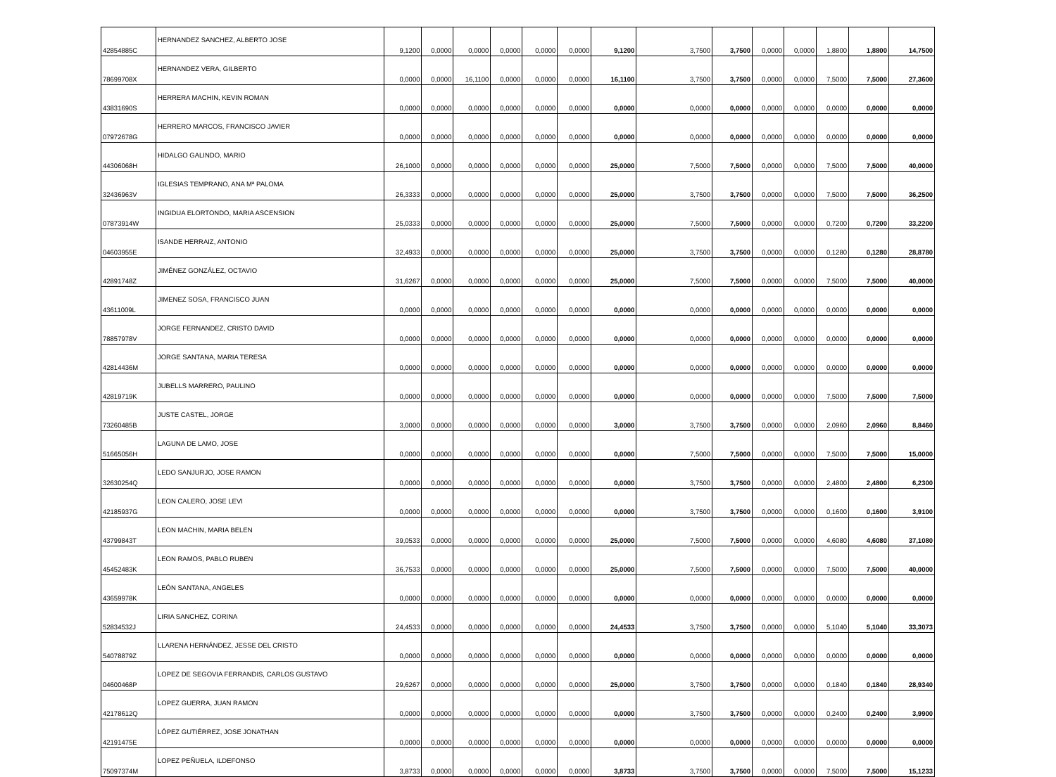| 42854885C | HERNANDEZ SANCHEZ, ALBERTO JOSE | 9,1200 | 0,0000 | 0,0000 | 0,0000 | 0,0000 | 0,0000 | 9,1200 | 3,7500 | 3,7500 | 0,0000 | 0,0000 | 1,8800 | 1,8800 | 14,7500 |
| 78699708X | HERNANDEZ VERA, GILBERTO | 0,0000 | 0,0000 | 16,1100 | 0,0000 | 0,0000 | 0,0000 | 16,1100 | 3,7500 | 3,7500 | 0,0000 | 0,0000 | 7,5000 | 7,5000 | 27,3600 |
| 43831690S | HERRERA MACHIN, KEVIN ROMAN | 0,0000 | 0,0000 | 0,0000 | 0,0000 | 0,0000 | 0,0000 | 0,0000 | 0,0000 | 0,0000 | 0,0000 | 0,0000 | 0,0000 | 0,0000 | 0,0000 |
| 07972678G | HERRERO MARCOS, FRANCISCO JAVIER | 0,0000 | 0,0000 | 0,0000 | 0,0000 | 0,0000 | 0,0000 | 0,0000 | 0,0000 | 0,0000 | 0,0000 | 0,0000 | 0,0000 | 0,0000 | 0,0000 |
| 44306068H | HIDALGO GALINDO, MARIO | 26,1000 | 0,0000 | 0,0000 | 0,0000 | 0,0000 | 0,0000 | 25,0000 | 7,5000 | 7,5000 | 0,0000 | 0,0000 | 7,5000 | 7,5000 | 40,0000 |
| 32436963V | IGLESIAS TEMPRANO, ANA Mª PALOMA | 26,3333 | 0,0000 | 0,0000 | 0,0000 | 0,0000 | 0,0000 | 25,0000 | 3,7500 | 3,7500 | 0,0000 | 0,0000 | 7,5000 | 7,5000 | 36,2500 |
| 07873914W | INGIDUA ELORTONDO, MARIA ASCENSION | 25,0333 | 0,0000 | 0,0000 | 0,0000 | 0,0000 | 0,0000 | 25,0000 | 7,5000 | 7,5000 | 0,0000 | 0,0000 | 0,7200 | 0,7200 | 33,2200 |
| 04603955E | ISANDE HERRAIZ, ANTONIO | 32,4933 | 0,0000 | 0,0000 | 0,0000 | 0,0000 | 0,0000 | 25,0000 | 3,7500 | 3,7500 | 0,0000 | 0,0000 | 0,1280 | 0,1280 | 28,8780 |
| 42891748Z | JIMÉNEZ GONZÁLEZ, OCTAVIO | 31,6267 | 0,0000 | 0,0000 | 0,0000 | 0,0000 | 0,0000 | 25,0000 | 7,5000 | 7,5000 | 0,0000 | 0,0000 | 7,5000 | 7,5000 | 40,0000 |
| 43611009L | JIMENEZ SOSA, FRANCISCO JUAN | 0,0000 | 0,0000 | 0,0000 | 0,0000 | 0,0000 | 0,0000 | 0,0000 | 0,0000 | 0,0000 | 0,0000 | 0,0000 | 0,0000 | 0,0000 | 0,0000 |
| 78857978V | JORGE FERNANDEZ, CRISTO DAVID | 0,0000 | 0,0000 | 0,0000 | 0,0000 | 0,0000 | 0,0000 | 0,0000 | 0,0000 | 0,0000 | 0,0000 | 0,0000 | 0,0000 | 0,0000 | 0,0000 |
| 42814436M | JORGE SANTANA, MARIA TERESA | 0,0000 | 0,0000 | 0,0000 | 0,0000 | 0,0000 | 0,0000 | 0,0000 | 0,0000 | 0,0000 | 0,0000 | 0,0000 | 0,0000 | 0,0000 | 0,0000 |
| 42819719K | JUBELLS MARRERO, PAULINO | 0,0000 | 0,0000 | 0,0000 | 0,0000 | 0,0000 | 0,0000 | 0,0000 | 0,0000 | 0,0000 | 0,0000 | 0,0000 | 7,5000 | 7,5000 | 7,5000 |
| 73260485B | JUSTE CASTEL, JORGE | 3,0000 | 0,0000 | 0,0000 | 0,0000 | 0,0000 | 0,0000 | 3,0000 | 3,7500 | 3,7500 | 0,0000 | 0,0000 | 2,0960 | 2,0960 | 8,8460 |
| 51665056H | LAGUNA DE LAMO, JOSE | 0,0000 | 0,0000 | 0,0000 | 0,0000 | 0,0000 | 0,0000 | 0,0000 | 7,5000 | 7,5000 | 0,0000 | 0,0000 | 7,5000 | 7,5000 | 15,0000 |
| 32630254Q | LEDO SANJURJO, JOSE RAMON | 0,0000 | 0,0000 | 0,0000 | 0,0000 | 0,0000 | 0,0000 | 0,0000 | 3,7500 | 3,7500 | 0,0000 | 0,0000 | 2,4800 | 2,4800 | 6,2300 |
| 42185937G | LEON CALERO, JOSE LEVI | 0,0000 | 0,0000 | 0,0000 | 0,0000 | 0,0000 | 0,0000 | 0,0000 | 3,7500 | 3,7500 | 0,0000 | 0,0000 | 0,1600 | 0,1600 | 3,9100 |
| 43799843T | LEON MACHIN, MARIA BELEN | 39,0533 | 0,0000 | 0,0000 | 0,0000 | 0,0000 | 0,0000 | 25,0000 | 7,5000 | 7,5000 | 0,0000 | 0,0000 | 4,6080 | 4,6080 | 37,1080 |
| 45452483K | LEON RAMOS, PABLO RUBEN | 36,7533 | 0,0000 | 0,0000 | 0,0000 | 0,0000 | 0,0000 | 25,0000 | 7,5000 | 7,5000 | 0,0000 | 0,0000 | 7,5000 | 7,5000 | 40,0000 |
| 43659978K | LEÓN SANTANA, ANGELES | 0,0000 | 0,0000 | 0,0000 | 0,0000 | 0,0000 | 0,0000 | 0,0000 | 0,0000 | 0,0000 | 0,0000 | 0,0000 | 0,0000 | 0,0000 | 0,0000 |
| 52834532J | LIRIA SANCHEZ, CORINA | 24,4533 | 0,0000 | 0,0000 | 0,0000 | 0,0000 | 0,0000 | 24,4533 | 3,7500 | 3,7500 | 0,0000 | 0,0000 | 5,1040 | 5,1040 | 33,3073 |
| 54078879Z | LLARENA HERNÁNDEZ, JESSE DEL CRISTO | 0,0000 | 0,0000 | 0,0000 | 0,0000 | 0,0000 | 0,0000 | 0,0000 | 0,0000 | 0,0000 | 0,0000 | 0,0000 | 0,0000 | 0,0000 | 0,0000 |
| 04600468P | LOPEZ DE SEGOVIA FERRANDIS, CARLOS GUSTAVO | 29,6267 | 0,0000 | 0,0000 | 0,0000 | 0,0000 | 0,0000 | 25,0000 | 3,7500 | 3,7500 | 0,0000 | 0,0000 | 0,1840 | 0,1840 | 28,9340 |
| 42178612Q | LOPEZ GUERRA, JUAN RAMON | 0,0000 | 0,0000 | 0,0000 | 0,0000 | 0,0000 | 0,0000 | 0,0000 | 3,7500 | 3,7500 | 0,0000 | 0,0000 | 0,2400 | 0,2400 | 3,9900 |
| 42191475E | LÓPEZ GUTIÉRREZ, JOSE JONATHAN | 0,0000 | 0,0000 | 0,0000 | 0,0000 | 0,0000 | 0,0000 | 0,0000 | 0,0000 | 0,0000 | 0,0000 | 0,0000 | 0,0000 | 0,0000 | 0,0000 |
| 75097374M | LOPEZ PEÑUELA, ILDEFONSO | 3,8733 | 0,0000 | 0,0000 | 0,0000 | 0,0000 | 0,0000 | 3,8733 | 3,7500 | 3,7500 | 0,0000 | 0,0000 | 7,5000 | 7,5000 | 15,1233 |